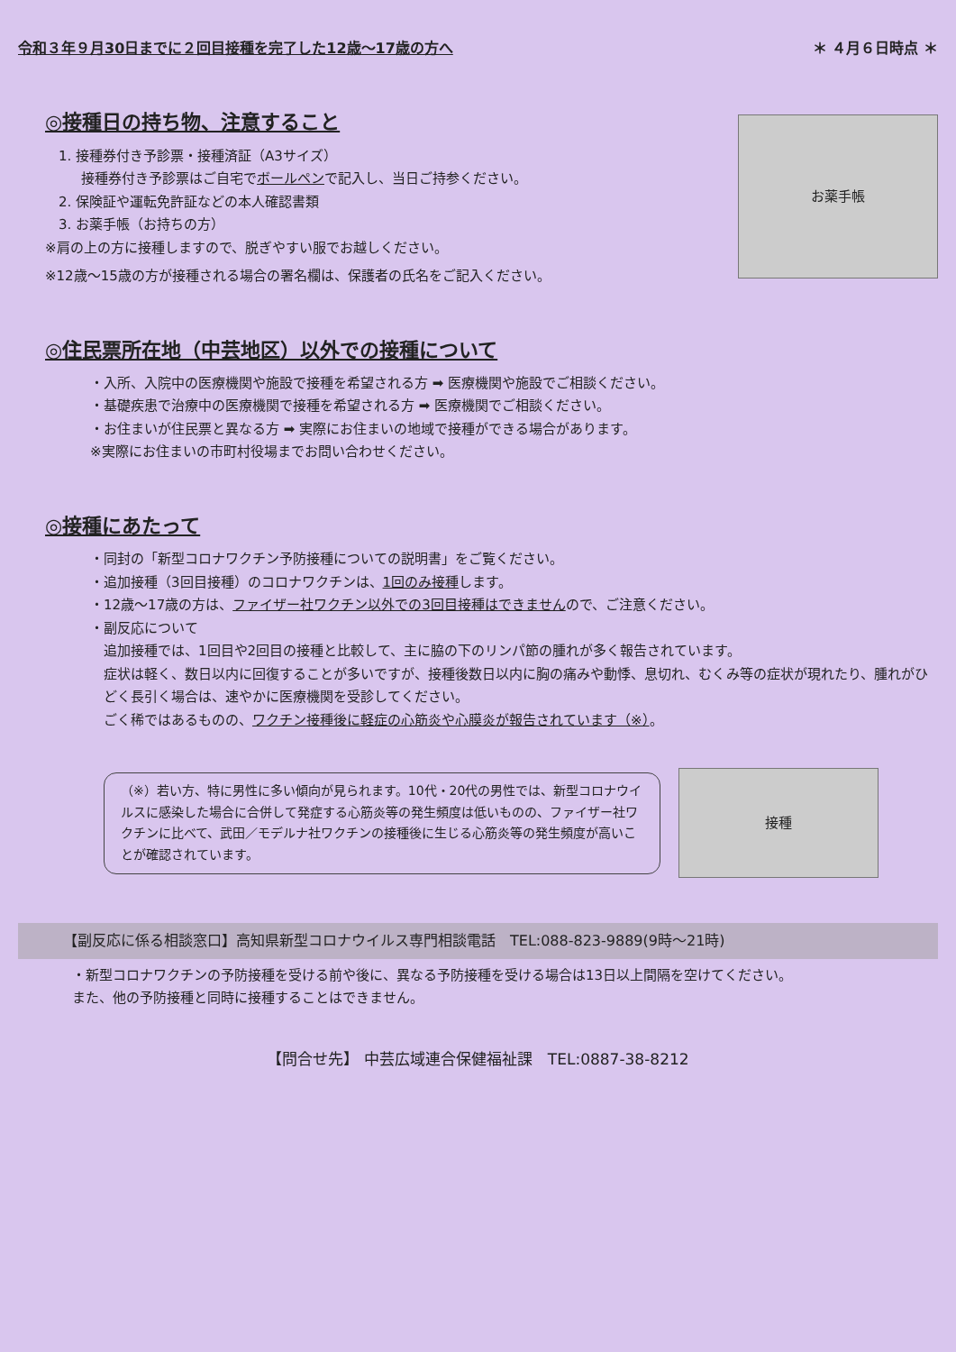令和３年９月30日までに２回目接種を完了した12歳～17歳の方へ ＊ ４月６日時点 ＊
◎接種日の持ち物、注意すること
1. 接種券付き予診票・接種済証（A3サイズ）
接種券付き予診票はご自宅でボールペンで記入し、当日ご持参ください。
2. 保険証や運転免許証などの本人確認書類
3. お薬手帳（お持ちの方）
※肩の上の方に接種しますので、脱ぎやすい服でお越しください。
※12歳～15歳の方が接種される場合の署名欄は、保護者の氏名をご記入ください。
お薬手帳
◎住民票所在地（中芸地区）以外での接種について
・入所、入院中の医療機関や施設で接種を希望される方 ➡ 医療機関や施設でご相談ください。
・基礎疾患で治療中の医療機関で接種を希望される方 ➡ 医療機関でご相談ください。
・お住まいが住民票と異なる方 ➡ 実際にお住まいの地域で接種ができる場合があります。
※実際にお住まいの市町村役場までお問い合わせください。
◎接種にあたって
・同封の「新型コロナワクチン予防接種についての説明書」をご覧ください。
・追加接種（3回目接種）のコロナワクチンは、1回のみ接種します。
・12歳～17歳の方は、ファイザー社ワクチン以外での3回目接種はできませんので、ご注意ください。
・副反応について
追加接種では、1回目や2回目の接種と比較して、主に脇の下のリンパ節の腫れが多く報告されています。
症状は軽く、数日以内に回復することが多いですが、接種後数日以内に胸の痛みや動悸、息切れ、むくみ等の症状が現れたり、腫れがひどく長引く場合は、速やかに医療機関を受診してください。
ごく稀ではあるものの、ワクチン接種後に軽症の心筋炎や心膜炎が報告されています（※）。
（※）若い方、特に男性に多い傾向が見られます。10代・20代の男性では、新型コロナウイルスに感染した場合に合併して発症する心筋炎等の発生頻度は低いものの、ファイザー社ワクチンに比べて、武田／モデルナ社ワクチンの接種後に生じる心筋炎等の発生頻度が高いことが確認されています。
接種
【副反応に係る相談窓口】高知県新型コロナウイルス専門相談電話　TEL:088-823-9889(9時～21時)
・新型コロナワクチンの予防接種を受ける前や後に、異なる予防接種を受ける場合は13日以上間隔を空けてください。
また、他の予防接種と同時に接種することはできません。
【問合せ先】 中芸広域連合保健福祉課　TEL:0887-38-8212